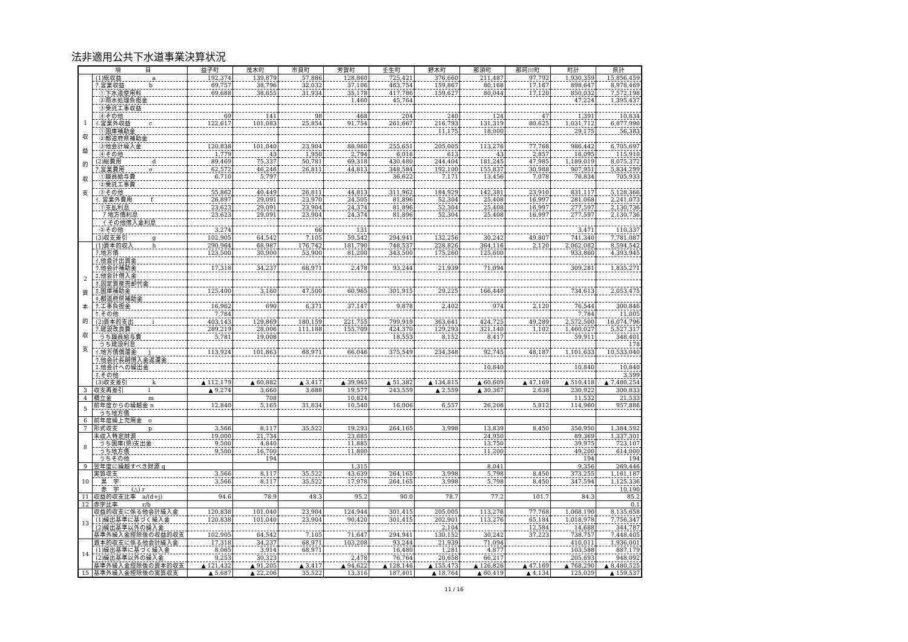法非適用公共下水道事業決算状況
| 項 目 | | 益子町 | 茂木町 | 市貝町 | 芳賀町 | 壬生町 | 野木町 | 那須町 | 那珂川町 | 町計 | 県計 |
| --- | --- | --- | --- | --- | --- | --- | --- | --- | --- | --- | --- |
| 1 収 益 的 収 支 | (1)総収益 a | 192,374 | 139,879 | 57,886 | 128,860 | 725,421 | 376,660 | 211,487 | 97,792 | 1,930,359 | 15,856,459 |
| | ｱ.営業収益 b | 69,757 | 38,796 | 32,032 | 37,106 | 463,754 | 159,867 | 80,168 | 17,167 | 898,647 | 8,978,469 |
| | ①下水道使用料 | 69,688 | 38,655 | 31,934 | 35,178 | 417,786 | 159,627 | 80,044 | 17,120 | 850,032 | 7,572,198 |
| | ②雨水処理負担金 | | | | 1,460 | 45,764 | | | | 47,224 | 1,395,437 |
| | ③受託工事収益 | | | | | | | | | | |
| | ④その他 | 69 | 141 | 98 | 468 | 204 | 240 | 124 | 47 | 1,391 | 10,834 |
| | ｲ.営業外収益 c | 122,617 | 101,083 | 25,854 | 91,754 | 261,667 | 216,793 | 131,319 | 80,625 | 1,031,712 | 6,877,990 |
| | ①国庫補助金 | | | | | | 11,175 | 18,000 | | 29,175 | 56,383 |
| | ②都道府県補助金 | | | | | | | | | | |
| | ③他会計繰入金 | 120,838 | 101,040 | 23,904 | 88,960 | 255,651 | 205,005 | 113,276 | 77,768 | 986,442 | 6,705,697 |
| | ④その他 | 1,779 | 43 | 1,950 | 2,794 | 6,016 | 613 | 43 | 2,857 | 16,095 | 115,910 |
| | (2)総費用 d | 89,469 | 75,337 | 50,781 | 69,318 | 430,480 | 244,404 | 181,245 | 47,985 | 1,189,019 | 8,075,372 |
| | ｱ.営業費用 e | 62,572 | 46,246 | 26,811 | 44,813 | 348,584 | 192,100 | 155,837 | 30,988 | 907,951 | 5,834,299 |
| | ①職員給与費 | 6,710 | 5,797 | | | 36,622 | 7,171 | 13,456 | 7,078 | 76,834 | 705,933 |
| | ②受託工事費 | | | | | | | | | | |
| | ③その他 | 55,862 | 40,449 | 26,811 | 44,813 | 311,962 | 184,929 | 142,381 | 23,910 | 831,117 | 5,128,366 |
| | ｲ. 営業外費用 f | 26,897 | 29,091 | 23,970 | 24,505 | 81,896 | 52,304 | 25,408 | 16,997 | 281,068 | 2,241,073 |
| | ①支払利息 | 23,623 | 29,091 | 23,904 | 24,374 | 81,896 | 52,304 | 25,408 | 16,997 | 277,597 | 2,130,736 |
| | ｱ 地方債利息 | 23,623 | 29,091 | 23,904 | 24,374 | 81,896 | 52,304 | 25,408 | 16,997 | 277,597 | 2,130,736 |
| | ｲ その他借入金利息 | | | | | | | | | | |
| | ②その他 | 3,274 | | 66 | 131 | | | | | 3,471 | 110,337 |
| | (3)収支差引 g | 102,905 | 64,542 | 7,105 | 59,542 | 294,941 | 132,256 | 30,242 | 49,807 | 741,340 | 7,781,087 |
| 2 資 本 的 収 支 | (1)資本的収入 h | 290,964 | 68,987 | 176,742 | 181,790 | 748,537 | 228,826 | 364,116 | 2,120 | 2,062,082 | 8,594,542 |
| | ｱ.地方債 | 123,500 | 30,900 | 53,900 | 81,200 | 343,500 | 175,260 | 125,600 | | 933,860 | 4,393,945 |
| | ｲ.他会計出資金 | | | | | | | | | | |
| | ｳ.他会計補助金 | 17,318 | 34,237 | 68,971 | 2,478 | 93,244 | 21,939 | 71,094 | | 309,281 | 1,835,271 |
| | ｴ.他会計借入金 | | | | | | | | | | |
| | ｵ.固定資産売却代金 | | | | | | | | | | |
| | ｶ.国庫補助金 | 125,400 | 3,160 | 47,500 | 60,965 | 301,915 | 29,225 | 166,448 | | 734,613 | 2,053,475 |
| | ｷ.都道府県補助金 | | | | | | | | | | |
| | ｸ.工事負担金 | 16,962 | 690 | 6,371 | 37,147 | 9,878 | 2,402 | 974 | 2,120 | 76,544 | 300,846 |
| | ｹ.その他 | 7,784 | | | | | | | | 7,784 | 11,005 |
| | (2)資本的支出 i | 403,143 | 129,869 | 180,159 | 221,755 | 799,919 | 363,641 | 424,725 | 49,289 | 2,572,500 | 16,074,796 |
| | ｱ.建設改良費 | 289,219 | 28,006 | 111,188 | 155,709 | 424,370 | 129,293 | 321,140 | 1,102 | 1,460,027 | 5,527,317 |
| | うち職員給与費 | 5,781 | 19,008 | | | 18,553 | 8,152 | 8,417 | | 59,911 | 348,401 |
| | うち建設利息 | | | | | | | | | | 178 |
| | ｲ.地方債償還金 j | 113,924 | 101,863 | 68,971 | 66,046 | 375,549 | 234,348 | 92,745 | 48,187 | 1,101,633 | 10,533,040 |
| | ｳ.他会計長期借入金返還金 | | | | | | | | | | |
| | ｴ.他会計への繰出金 | | | | | | | 10,840 | | 10,840 | 10,840 |
| | ｵ.その他 | | | | | | | | | | 3,599 |
| | (3)収支差引 k | ▲ 112,179 | ▲ 60,882 | ▲ 3,417 | ▲ 39,965 | ▲ 51,382 | ▲ 134,815 | ▲ 60,609 | ▲ 47,169 | ▲ 510,418 | ▲ 7,480,254 |
| 3 | 収支再差引 l | ▲ 9,274 | 3,660 | 3,688 | 19,577 | 243,559 | ▲ 2,559 | ▲ 30,367 | 2,638 | 230,922 | 300,833 |
| 4 | 積立金 m | | 708 | | 10,824 | | | | | 11,532 | 21,533 |
| 5 | 前年度からの繰越金 n | 12,840 | 5,165 | 31,834 | 10,540 | 16,006 | 6,557 | 26,206 | 5,812 | 114,960 | 957,886 |
| | うち地方債 | | | | | | | | | | |
| 6 | 前年度繰上充用金 o | | | | | | | | | | |
| 7 | 形式収支 p | 3,566 | 8,117 | 35,522 | 19,293 | 264,165 | 3,998 | 13,839 | 8,450 | 356,950 | 1,384,592 |
| 8 | 未収入特定財源 | 19,000 | 21,734 | | 23,685 | | | 24,950 | | 89,369 | 1,337,301 |
| | うち国庫(県)支出金 | 9,500 | 4,840 | | 11,885 | | | 13,750 | | 39,975 | 723,107 |
| | うち地方債 | 9,500 | 16,700 | | 11,800 | | | 11,200 | | 49,200 | 614,000 |
| | うちその他 | | 194 | | | | | | | 194 | 194 |
| 9 | 翌年度に繰越すべき財源 q | | | | 1,315 | | | 8,041 | | 9,356 | 269,446 |
| 10 | 実質収支 | 3,566 | 8,117 | 35,522 | 43,639 | 264,165 | 3,998 | 5,798 | 8,450 | 373,255 | 1,161,187 |
| | 黒 字 | 3,566 | 8,117 | 35,522 | 17,978 | 264,165 | 3,998 | 5,798 | 8,450 | 347,594 | 1,125,336 |
| | 赤 字 (△) r | | | | | | | | | | 10,190 |
| 11 | 収益的収支比率 a/(d+j) | 94.6 | 78.9 | 48.3 | 95.2 | 90.0 | 78.7 | 77.2 | 101.7 | 84.3 | 85.2 |
| 12 | 赤字比率 r/b | | | | | | | | | | 0.1 |
| 13 | 収益的収支に係る他会計繰入金 | 120,838 | 101,040 | 23,904 | 124,944 | 301,415 | 205,005 | 113,276 | 77,768 | 1,068,190 | 8,135,658 |
| | (1)繰出基準に基づく繰入金 | 120,838 | 101,040 | 23,904 | 90,420 | 301,415 | 202,901 | 113,276 | 65,184 | 1,018,978 | 7,756,347 |
| | (2)繰出基準以外の繰入金 | | | | | | 2,104 | | 12,584 | 14,688 | 344,787 |
| | 基準外繰入金控除後の収益的収支 | 102,905 | 64,542 | 7,105 | 71,647 | 294,941 | 130,152 | 30,242 | 37,223 | 738,757 | 7,448,405 |
| 14 | 資本的収支に係る他会計繰入金 | 17,318 | 34,237 | 68,971 | 103,208 | 93,244 | 21,939 | 71,094 | | 410,011 | 1,936,001 |
| | (1)繰出基準に基づく繰入金 | 8,065 | 3,914 | 68,971 | | 16,480 | 1,281 | 4,877 | | 103,588 | 887,179 |
| | (2)繰出基準以外の繰入金 | 9,253 | 30,323 | | 2,478 | 76,764 | 20,658 | 66,217 | | 205,693 | 948,092 |
| | 基準外繰入金控除後の資本的収支 | ▲ 121,432 | ▲ 91,205 | ▲ 3,417 | ▲ 94,622 | ▲ 128,146 | ▲ 155,473 | ▲ 126,826 | ▲ 47,169 | ▲ 768,290 | ▲ 8,480,525 |
| 15 | 基準外繰入金控除後の実質収支 | ▲ 5,687 | ▲ 22,206 | 35,522 | 13,316 | 187,401 | ▲ 18,764 | ▲ 60,419 | ▲ 4,134 | 125,029 | ▲ 159,537 |
11 / 16